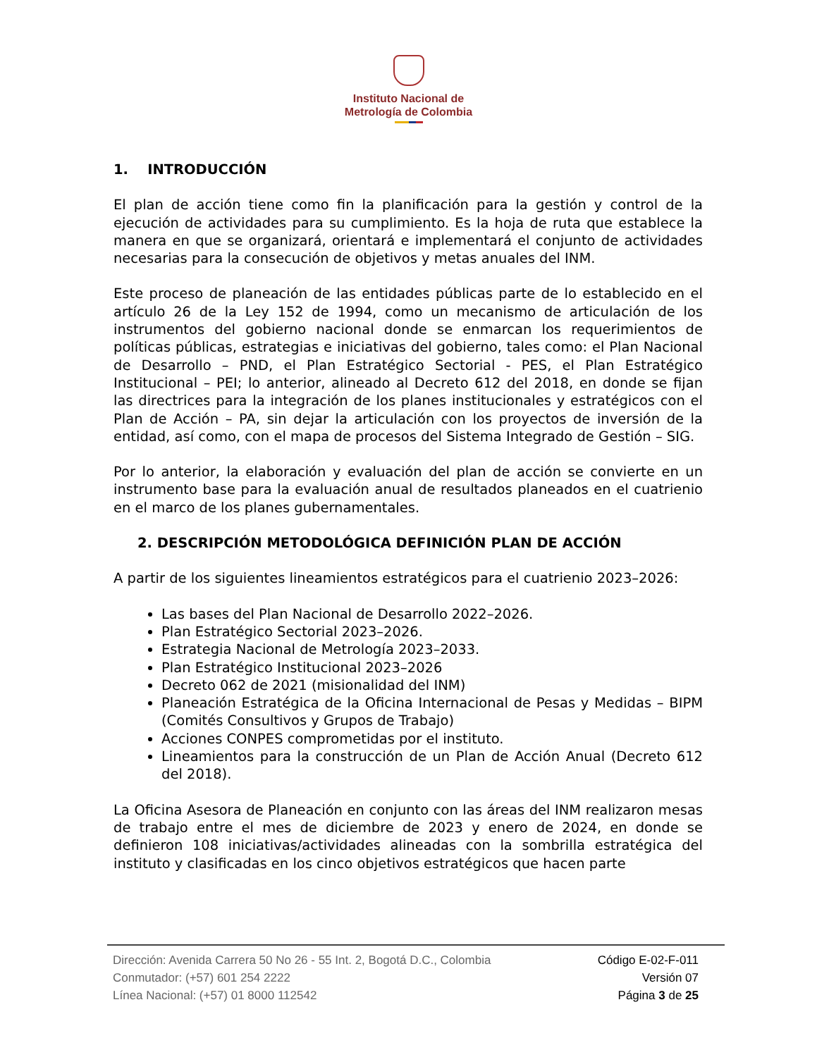Instituto Nacional de
Metrología de Colombia
1. INTRODUCCIÓN
El plan de acción tiene como fin la planificación para la gestión y control de la ejecución de actividades para su cumplimiento. Es la hoja de ruta que establece la manera en que se organizará, orientará e implementará el conjunto de actividades necesarias para la consecución de objetivos y metas anuales del INM.
Este proceso de planeación de las entidades públicas parte de lo establecido en el artículo 26 de la Ley 152 de 1994, como un mecanismo de articulación de los instrumentos del gobierno nacional donde se enmarcan los requerimientos de políticas públicas, estrategias e iniciativas del gobierno, tales como: el Plan Nacional de Desarrollo – PND, el Plan Estratégico Sectorial - PES, el Plan Estratégico Institucional – PEI; lo anterior, alineado al Decreto 612 del 2018, en donde se fijan las directrices para la integración de los planes institucionales y estratégicos con el Plan de Acción – PA, sin dejar la articulación con los proyectos de inversión de la entidad, así como, con el mapa de procesos del Sistema Integrado de Gestión – SIG.
Por lo anterior, la elaboración y evaluación del plan de acción se convierte en un instrumento base para la evaluación anual de resultados planeados en el cuatrienio en el marco de los planes gubernamentales.
2. DESCRIPCIÓN METODOLÓGICA DEFINICIÓN PLAN DE ACCIÓN
A partir de los siguientes lineamientos estratégicos para el cuatrienio 2023–2026:
Las bases del Plan Nacional de Desarrollo 2022–2026.
Plan Estratégico Sectorial 2023–2026.
Estrategia Nacional de Metrología 2023–2033.
Plan Estratégico Institucional 2023–2026
Decreto 062 de 2021 (misionalidad del INM)
Planeación Estratégica de la Oficina Internacional de Pesas y Medidas – BIPM (Comités Consultivos y Grupos de Trabajo)
Acciones CONPES comprometidas por el instituto.
Lineamientos para la construcción de un Plan de Acción Anual (Decreto 612 del 2018).
La Oficina Asesora de Planeación en conjunto con las áreas del INM realizaron mesas de trabajo entre el mes de diciembre de 2023 y enero de 2024, en donde se definieron 108 iniciativas/actividades alineadas con la sombrilla estratégica del instituto y clasificadas en los cinco objetivos estratégicos que hacen parte
Dirección: Avenida Carrera 50 No 26 - 55 Int. 2, Bogotá D.C., Colombia
Conmutador: (+57) 601 254 2222
Línea Nacional: (+57) 01 8000 112542
Código E-02-F-011
Versión 07
Página 3 de 25